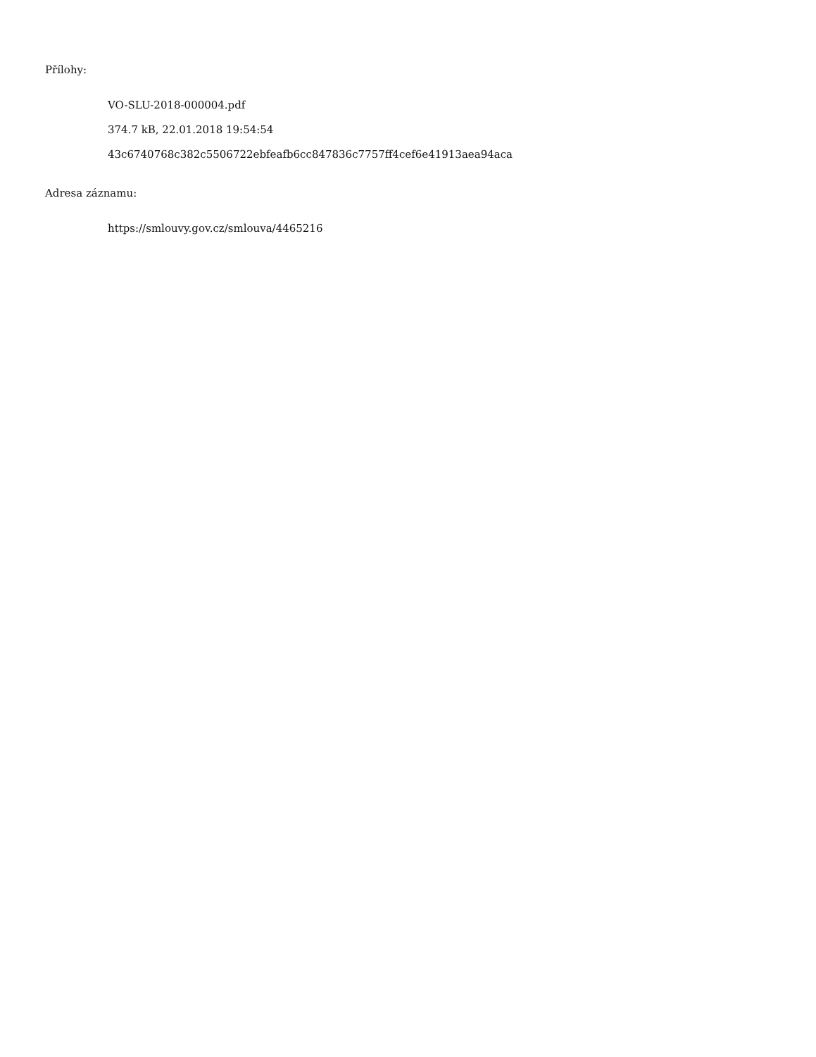Přílohy:
VO-SLU-2018-000004.pdf
374.7 kB, 22.01.2018 19:54:54
43c6740768c382c5506722ebfeafb6cc847836c7757ff4cef6e41913aea94aca
Adresa záznamu:
https://smlouvy.gov.cz/smlouva/4465216